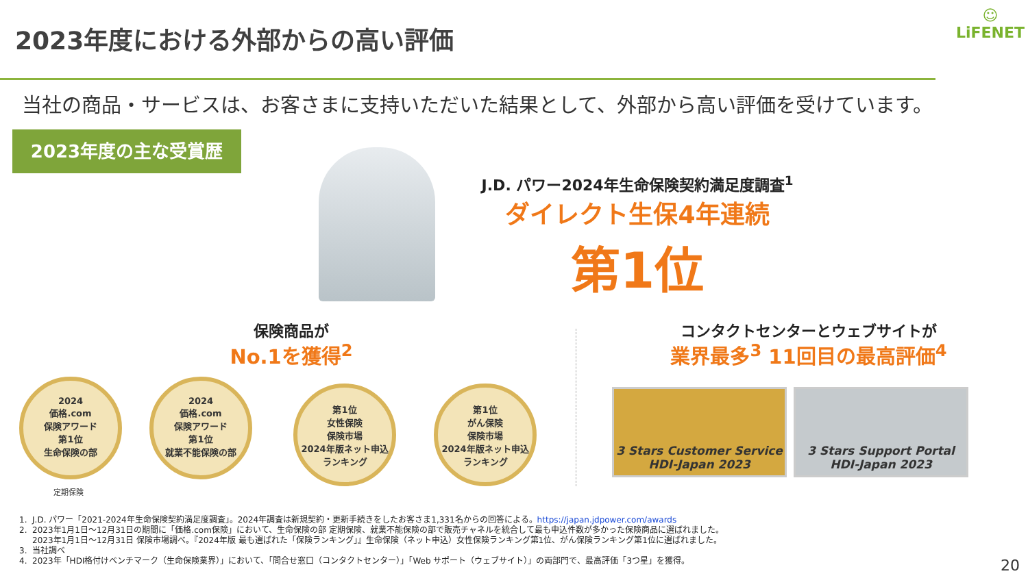2023年度における外部からの高い評価
☺
LiFENET
当社の商品・サービスは、お客さまに支持いただいた結果として、外部から高い評価を受けています。
2023年度の主な受賞歴
J.D. パワー2024年生命保険契約満足度調査<sup>1</sup>
ダイレクト生保4年連続
第1位
保険商品が
No.1を獲得<sup>2</sup>
コンタクトセンターとウェブサイトが
業界最多<sup>3</sup> 11回目の最高評価<sup>4</sup>
2024
価格.com
保険アワード
第1位
生命保険の部
定期保険
2024
価格.com
保険アワード
第1位
就業不能保険の部
第1位
女性保険
保険市場
2024年版ネット申込ランキング
第1位
がん保険
保険市場
2024年版ネット申込ランキング
3 Stars Customer Service
HDI-Japan 2023
3 Stars Support Portal
HDI-Japan 2023
1. J.D. パワー「2021-2024年生命保険契約満足度調査」。2024年調査は新規契約・更新手続きをしたお客さま1,331名からの回答による。https://japan.jdpower.com/awards
2. 2023年1月1日～12月31日の期間に「価格.com保険」において、生命保険の部 定期保険、就業不能保険の部で販売チャネルを統合して最も申込件数が多かった保険商品に選ばれました。
2023年1月1日～12月31日 保険市場調べ。『2024年版 最も選ばれた「保険ランキング」』生命保険（ネット申込）女性保険ランキング第1位、がん保険ランキング第1位に選ばれました。
3. 当社調べ
4. 2023年「HDI格付けベンチマーク（生命保険業界）」において、「問合せ窓口（コンタクトセンター）」「Web サポート（ウェブサイト）」の両部門で、最高評価「3つ星」を獲得。
20